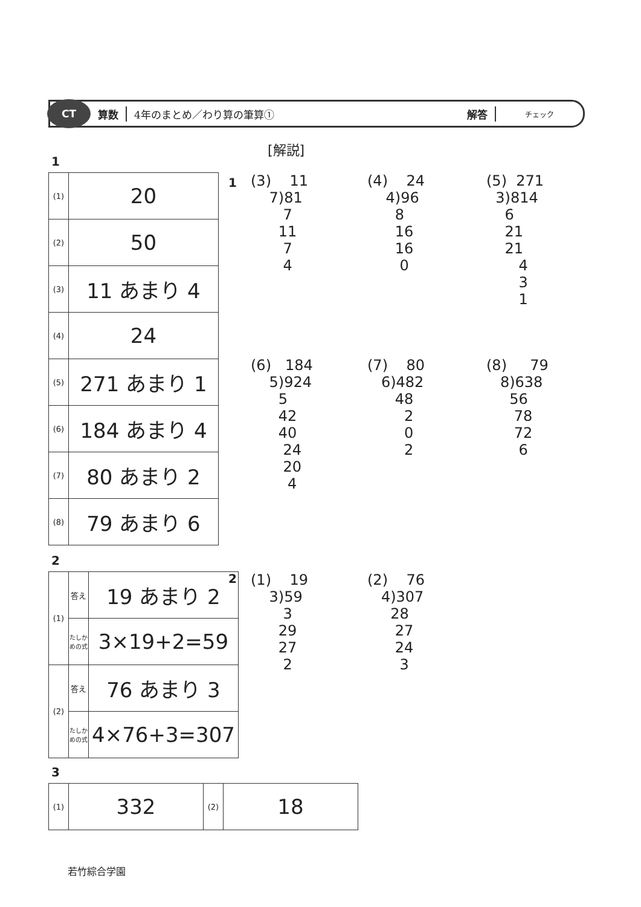CT
算数 4年のまとめ／わり算の筆算① 解答
チェック
[解説]
1
| (1) | 20 |
| (2) | 50 |
| (3) | 11 あまり 4 |
| (4) | 24 |
| (5) | 271 あまり 1 |
| (6) | 184 あまり 4 |
| (7) | 80 あまり 2 |
| (8) | 79 あまり 6 |
1
(3) 11 7)81 7 11 7 4
(4) 24 4)96 8 16 16 0
(5) 271 3)814 6 21 21 4 3 1
(6) 184 5)924 5 42 40 24 20 4
(7) 80 6)482 48 2 0 2
(8) 79 8)638 56 78 72 6
2
| (1) | 答え | 19 あまり 2 |
| | たしかめの式 | 3×19+2=59 |
| (2) | 答え | 76 あまり 3 |
| | たしかめの式 | 4×76+3=307 |
2
(1) 19 3)59 3 29 27 2
(2) 76 4)307 28 27 24 3
3
| (1) | 332 | (2) | 18 |
若竹綜合学園